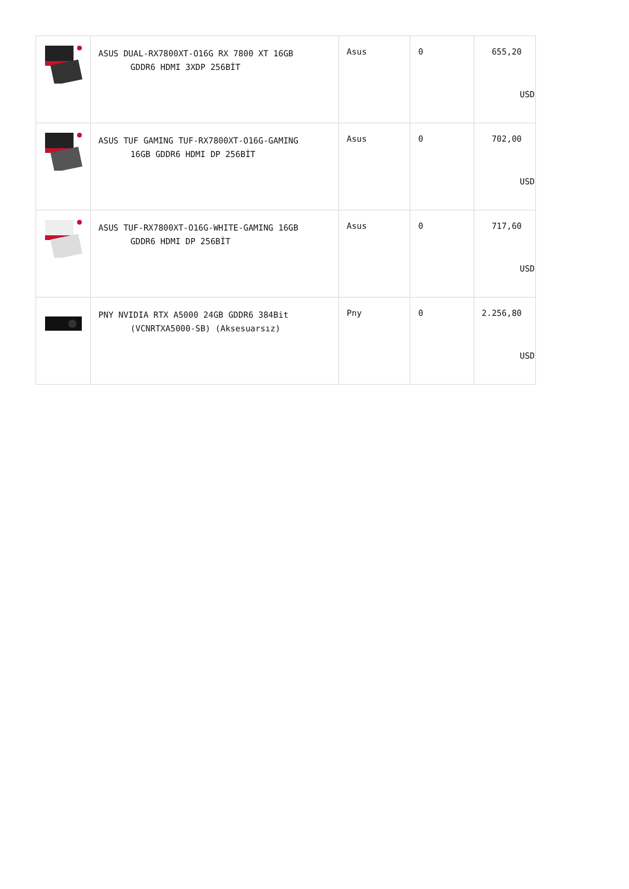| | ASUS DUAL-RX7800XT-O16G RX 7800 XT 16GB GDDR6 HDMI 3XDP 256BİT | Asus | 0 | 655,20 USD |
| | ASUS TUF GAMING TUF-RX7800XT-O16G-GAMING 16GB GDDR6 HDMI DP 256BİT | Asus | 0 | 702,00 USD |
| | ASUS TUF-RX7800XT-O16G-WHITE-GAMING 16GB GDDR6 HDMI DP 256BİT | Asus | 0 | 717,60 USD |
| | PNY NVIDIA RTX A5000 24GB GDDR6 384Bit (VCNRTXA5000-SB) (Aksesuarsız) | Pny | 0 | 2.256,80 USD |